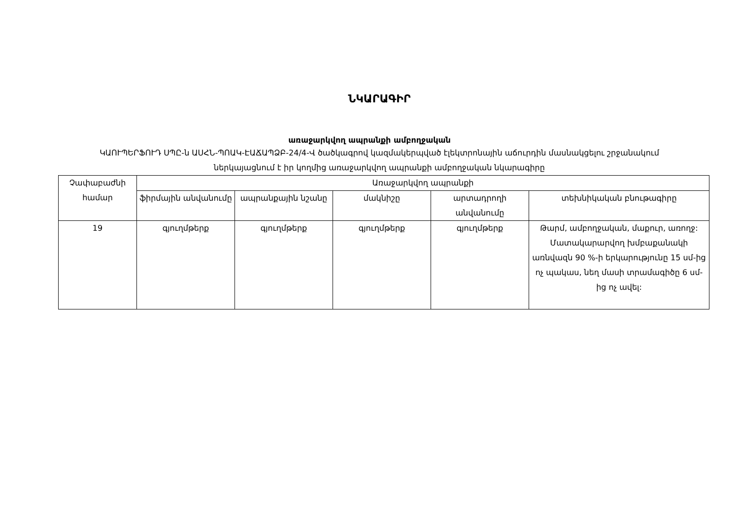ՆԿԱՐԱԳԻՐ
առաջարկվող ապրանքի ամբողջական
ԿԱՈՒՊԵՐՖՈՒԴ ՍՊԸ-ն ԱՍՀՆ-ՊՈԱԿ-ԷԱՃԱՊՁԲ-24/4-Վ ծածկագրով կազմակերպված էլեկտրոնային աճուրդին մասնակցելու շրջանակում ներկայացնում է իր կողմից առաջարկվող ապրանքի ամբողջական նկարագիրը
| Չափաբաժնի համար | Առաջարկվող ապրանքի | | | | |
| --- | --- | --- | --- | --- | --- |
| | ֆիրմային անվանումը | ապրանքային նշանը | մակնիշը | արտադրողի անվանումը | տեխնիկական բնութագիրը |
| 19 | գյուղմթերք | գյուղմթերք | գյուղմթերք | գյուղմթերք | Թարմ, ամբողջական, մաքուր, առողջ: Մատակարարվող խմբաքանակի առնվազն 90 %-ի երկարությունը 15 սմ-ից ոչ պակաս, նեղ մասի տրամագիծը 6 սմ-ից ոչ ավել: |